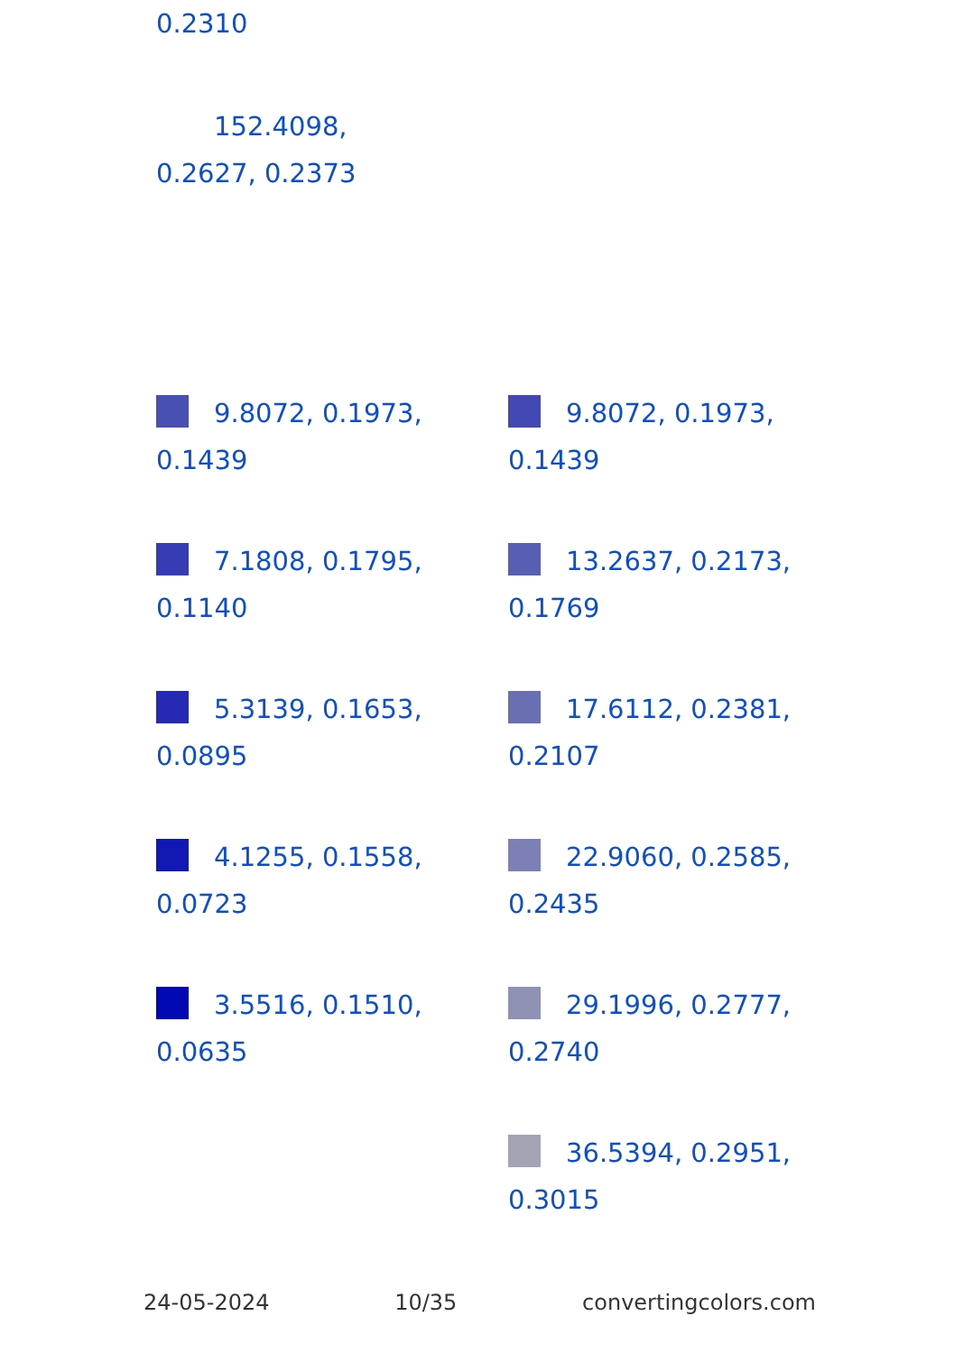0.2310
152.4098, 0.2627, 0.2373
9.8072, 0.1973, 0.1439
9.8072, 0.1973, 0.1439
7.1808, 0.1795, 0.1140
13.2637, 0.2173, 0.1769
5.3139, 0.1653, 0.0895
17.6112, 0.2381, 0.2107
4.1255, 0.1558, 0.0723
22.9060, 0.2585, 0.2435
3.5516, 0.1510, 0.0635
29.1996, 0.2777, 0.2740
36.5394, 0.2951, 0.3015
24-05-2024 10/35 convertingcolors.com